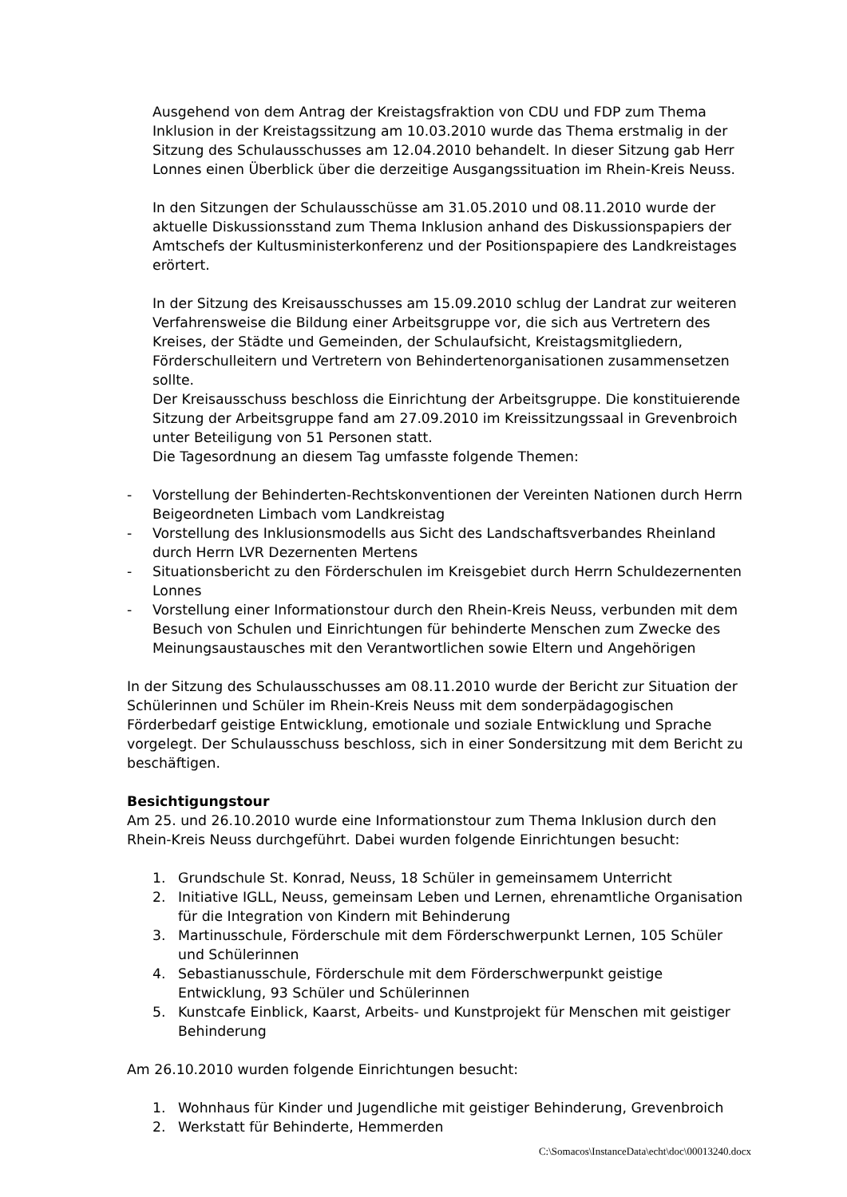Ausgehend von dem Antrag der Kreistagsfraktion von CDU und FDP zum Thema Inklusion in der Kreistagssitzung am 10.03.2010 wurde das Thema erstmalig in der Sitzung des Schulausschusses am 12.04.2010 behandelt. In dieser Sitzung gab Herr Lonnes einen Überblick über die derzeitige Ausgangssituation im Rhein-Kreis Neuss.
In den Sitzungen der Schulausschüsse am 31.05.2010 und 08.11.2010 wurde der aktuelle Diskussionsstand zum Thema Inklusion anhand des Diskussionspapiers der Amtschefs der Kultusministerkonferenz und der Positionspapiere des Landkreistages erörtert.
In der Sitzung des Kreisausschusses am 15.09.2010 schlug der Landrat zur weiteren Verfahrensweise die Bildung einer Arbeitsgruppe vor, die sich aus Vertretern des Kreises, der Städte und Gemeinden, der Schulaufsicht, Kreistagsmitgliedern, Förderschulleitern und Vertretern von Behindertenorganisationen zusammensetzen sollte.
Der Kreisausschuss beschloss die Einrichtung der Arbeitsgruppe. Die konstituierende Sitzung der Arbeitsgruppe fand am 27.09.2010 im Kreissitzungssaal in Grevenbroich unter Beteiligung von 51 Personen statt.
Die Tagesordnung an diesem Tag umfasste folgende Themen:
- Vorstellung der Behinderten-Rechtskonventionen der Vereinten Nationen durch Herrn Beigeordneten Limbach vom Landkreistag
- Vorstellung des Inklusionsmodells aus Sicht des Landschaftsverbandes Rheinland durch Herrn LVR Dezernenten Mertens
- Situationsbericht zu den Förderschulen im Kreisgebiet durch Herrn Schuldezernenten Lonnes
- Vorstellung einer Informationstour durch den Rhein-Kreis Neuss, verbunden mit dem Besuch von Schulen und Einrichtungen für behinderte Menschen zum Zwecke des Meinungsaustausches mit den Verantwortlichen sowie Eltern und Angehörigen
In der Sitzung des Schulausschusses am 08.11.2010 wurde der Bericht zur Situation der Schülerinnen und Schüler im Rhein-Kreis Neuss mit dem sonderpädagogischen Förderbedarf geistige Entwicklung, emotionale und soziale Entwicklung und Sprache vorgelegt. Der Schulausschuss beschloss, sich in einer Sondersitzung mit dem Bericht zu beschäftigen.
Besichtigungstour
Am 25. und 26.10.2010 wurde eine Informationstour zum Thema Inklusion durch den Rhein-Kreis Neuss durchgeführt. Dabei wurden folgende Einrichtungen besucht:
1. Grundschule St. Konrad, Neuss, 18 Schüler in gemeinsamem Unterricht
2. Initiative IGLL, Neuss, gemeinsam Leben und Lernen, ehrenamtliche Organisation für die Integration von Kindern mit Behinderung
3. Martinusschule, Förderschule mit dem Förderschwerpunkt Lernen, 105 Schüler und Schülerinnen
4. Sebastianusschule, Förderschule mit dem Förderschwerpunkt geistige Entwicklung, 93 Schüler und Schülerinnen
5. Kunstcafe Einblick, Kaarst, Arbeits- und Kunstprojekt für Menschen mit geistiger Behinderung
Am 26.10.2010 wurden folgende Einrichtungen besucht:
1. Wohnhaus für Kinder und Jugendliche mit geistiger Behinderung, Grevenbroich
2. Werkstatt für Behinderte, Hemmerden
C:\Somacos\InstanceData\echt\doc\00013240.docx